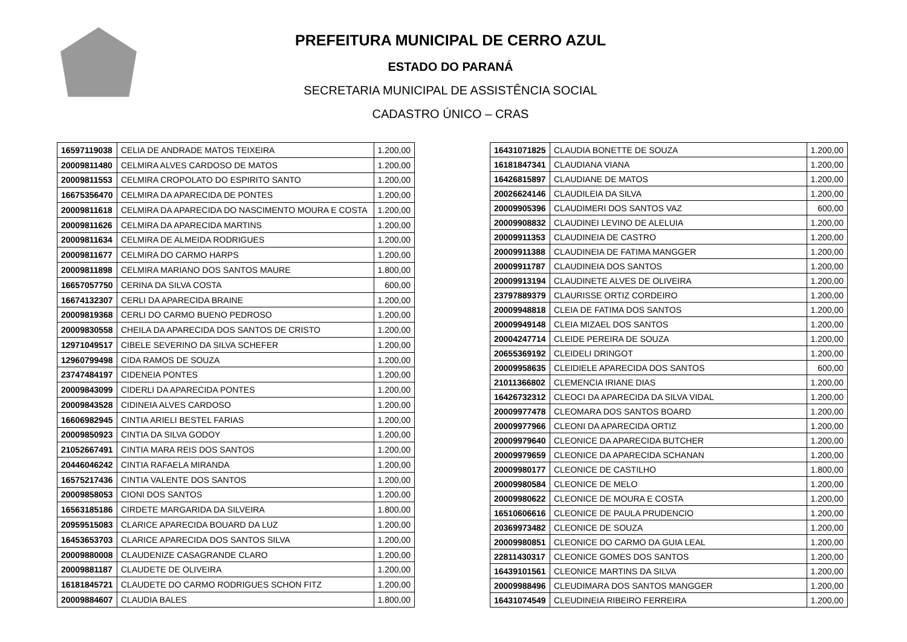PREFEITURA MUNICIPAL DE CERRO AZUL
ESTADO DO PARANÁ
SECRETARIA MUNICIPAL DE ASSISTÊNCIA SOCIAL
CADASTRO ÚNICO – CRAS
| 16597119038 | CELIA DE ANDRADE MATOS TEIXEIRA | 1.200,00 |
| 20009811480 | CELMIRA ALVES CARDOSO DE MATOS | 1.200,00 |
| 20009811553 | CELMIRA CROPOLATO DO ESPIRITO SANTO | 1.200,00 |
| 16675356470 | CELMIRA DA APARECIDA DE PONTES | 1.200,00 |
| 20009811618 | CELMIRA DA APARECIDA DO NASCIMENTO MOURA E COSTA | 1.200,00 |
| 20009811626 | CELMIRA DA APARECIDA MARTINS | 1.200,00 |
| 20009811634 | CELMIRA DE ALMEIDA RODRIGUES | 1.200,00 |
| 20009811677 | CELMIRA DO CARMO HARPS | 1.200,00 |
| 20009811898 | CELMIRA MARIANO DOS SANTOS MAURE | 1.800,00 |
| 16657057750 | CERINA DA SILVA COSTA | 600,00 |
| 16674132307 | CERLI DA APARECIDA BRAINE | 1.200,00 |
| 20009819368 | CERLI DO CARMO BUENO PEDROSO | 1.200,00 |
| 20009830558 | CHEILA DA APARECIDA DOS SANTOS DE CRISTO | 1.200,00 |
| 12971049517 | CIBELE SEVERINO DA SILVA SCHEFER | 1.200,00 |
| 12960799498 | CIDA RAMOS DE SOUZA | 1.200,00 |
| 23747484197 | CIDENEIA PONTES | 1.200,00 |
| 20009843099 | CIDERLI DA APARECIDA PONTES | 1.200,00 |
| 20009843528 | CIDINEIA ALVES CARDOSO | 1.200,00 |
| 16606982945 | CINTIA ARIELI BESTEL FARIAS | 1.200,00 |
| 20009850923 | CINTIA DA SILVA GODOY | 1.200,00 |
| 21052667491 | CINTIA MARA REIS DOS SANTOS | 1.200,00 |
| 20446046242 | CINTIA RAFAELA MIRANDA | 1.200,00 |
| 16575217436 | CINTIA VALENTE DOS SANTOS | 1.200,00 |
| 20009858053 | CIONI DOS SANTOS | 1.200,00 |
| 16563185186 | CIRDETE MARGARIDA DA SILVEIRA | 1.800,00 |
| 20959515083 | CLARICE APARECIDA BOUARD DA LUZ | 1.200,00 |
| 16453653703 | CLARICE APARECIDA DOS SANTOS SILVA | 1.200,00 |
| 20009880008 | CLAUDENIZE CASAGRANDE CLARO | 1.200,00 |
| 20009881187 | CLAUDETE DE OLIVEIRA | 1.200,00 |
| 16181845721 | CLAUDETE DO CARMO RODRIGUES SCHON FITZ | 1.200,00 |
| 20009884607 | CLAUDIA BALES | 1.800,00 |
| 16431071825 | CLAUDIA BONETTE DE SOUZA | 1.200,00 |
| 16181847341 | CLAUDIANA VIANA | 1.200,00 |
| 16426815897 | CLAUDIANE DE MATOS | 1.200,00 |
| 20026624146 | CLAUDILEIA DA SILVA | 1.200,00 |
| 20009905396 | CLAUDIMERI DOS SANTOS VAZ | 600,00 |
| 20009908832 | CLAUDINEI LEVINO DE ALELUIA | 1.200,00 |
| 20009911353 | CLAUDINEIA DE CASTRO | 1.200,00 |
| 20009911388 | CLAUDINEIA DE FATIMA MANGGER | 1.200,00 |
| 20009911787 | CLAUDINEIA DOS SANTOS | 1.200,00 |
| 20009913194 | CLAUDINETE ALVES DE OLIVEIRA | 1.200,00 |
| 23797889379 | CLAURISSE ORTIZ CORDEIRO | 1.200,00 |
| 20009948818 | CLEIA DE FATIMA DOS SANTOS | 1.200,00 |
| 20009949148 | CLEIA MIZAEL DOS SANTOS | 1.200,00 |
| 20004247714 | CLEIDE PEREIRA DE SOUZA | 1.200,00 |
| 20655369192 | CLEIDELI DRINGOT | 1.200,00 |
| 20009958635 | CLEIDIELE APARECIDA DOS SANTOS | 600,00 |
| 21011366802 | CLEMENCIA IRIANE DIAS | 1.200,00 |
| 16426732312 | CLEOCI DA APARECIDA DA SILVA VIDAL | 1.200,00 |
| 20009977478 | CLEOMARA DOS SANTOS BOARD | 1.200,00 |
| 20009977966 | CLEONI DA APARECIDA ORTIZ | 1.200,00 |
| 20009979640 | CLEONICE DA APARECIDA BUTCHER | 1.200,00 |
| 20009979659 | CLEONICE DA APARECIDA SCHANAN | 1.200,00 |
| 20009980177 | CLEONICE DE CASTILHO | 1.800,00 |
| 20009980584 | CLEONICE DE MELO | 1.200,00 |
| 20009980622 | CLEONICE DE MOURA E COSTA | 1.200,00 |
| 16510606616 | CLEONICE DE PAULA PRUDENCIO | 1.200,00 |
| 20369973482 | CLEONICE DE SOUZA | 1.200,00 |
| 20009980851 | CLEONICE DO CARMO DA GUIA LEAL | 1.200,00 |
| 22811430317 | CLEONICE GOMES DOS SANTOS | 1.200,00 |
| 16439101561 | CLEONICE MARTINS DA SILVA | 1.200,00 |
| 20009988496 | CLEUDIMARA DOS SANTOS MANGGER | 1.200,00 |
| 16431074549 | CLEUDINEIA RIBEIRO FERREIRA | 1.200,00 |